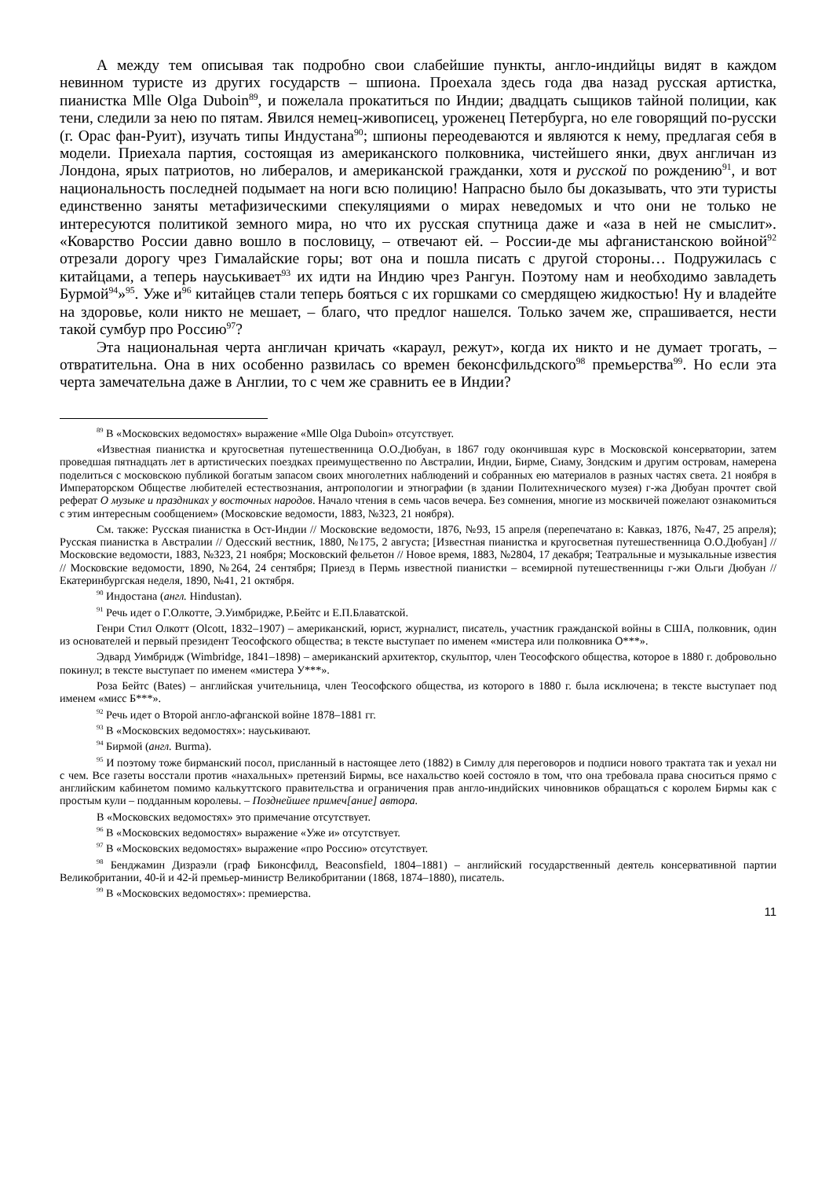А между тем описывая так подробно свои слабейшие пункты, англо-индийцы видят в каждом невинном туристе из других государств – шпиона. Проехала здесь года два назад русская артистка, пианистка Mlle Olga Duboin<sup>89</sup>, и пожелала прокатиться по Индии; двадцать сыщиков тайной полиции, как тени, следили за нею по пятам. Явился немец-живописец, уроженец Петербурга, но еле говорящий по-русски (г. Орас фан-Руит), изучать типы Индустана<sup>90</sup>; шпионы переодеваются и являются к нему, предлагая себя в модели. Приехала партия, состоящая из американского полковника, чистейшего янки, двух англичан из Лондона, ярых патриотов, но либералов, и американской гражданки, хотя и русской по рождению<sup>91</sup>, и вот национальность последней подымает на ноги всю полицию! Напрасно было бы доказывать, что эти туристы единственно заняты метафизическими спекуляциями о мирах неведомых и что они не только не интересуются политикой земного мира, но что их русская спутница даже и «аза в ней не смыслит». «Коварство России давно вошло в пословицу, – отвечают ей. – России-де мы афганистанскою войной<sup>92</sup> отрезали дорогу чрез Гималайские горы; вот она и пошла писать с другой стороны… Подружилась с китайцами, а теперь науськивает<sup>93</sup> их идти на Индию чрез Рангун. Поэтому нам и необходимо завладеть Бурмой<sup>94</sup>»<sup>95</sup>. Уже и<sup>96</sup> китайцев стали теперь бояться с их горшками со смердящею жидкостью! Ну и владейте на здоровье, коли никто не мешает, – благо, что предлог нашелся. Только зачем же, спрашивается, нести такой сумбур про Россию<sup>97</sup>?
Эта национальная черта англичан кричать «караул, режут», когда их никто и не думает трогать, – отвратительна. Она в них особенно развилась со времен беконсфильдского<sup>98</sup> премьерства<sup>99</sup>. Но если эта черта замечательна даже в Англии, то с чем же сравнить ее в Индии?
<sup>89</sup> В «Московских ведомостях» выражение «Mlle Olga Duboin» отсутствует.
«Известная пианистка и кругосветная путешественница О.О.Дюбуан, в 1867 году окончившая курс в Московской консерватории, затем проведшая пятнадцать лет в артистических поездках преимущественно по Австралии, Индии, Бирме, Сиаму, Зондским и другим островам, намерена поделиться с московскою публикой богатым запасом своих многолетних наблюдений и собранных ею материалов в разных частях света. 21 ноября в Императорском Обществе любителей естествознания, антропологии и этнографии (в здании Политехнического музея) г-жа Дюбуан прочтет свой реферат О музыке и праздниках у восточных народов. Начало чтения в семь часов вечера. Без сомнения, многие из москвичей пожелают ознакомиться с этим интересным сообщением» (Московские ведомости, 1883, №323, 21 ноября).
См. также: Русская пианистка в Ост-Индии // Московские ведомости, 1876, №93, 15 апреля (перепечатано в: Кавказ, 1876, №47, 25 апреля); Русская пианистка в Австралии // Одесский вестник, 1880, №175, 2 августа; [Известная пианистка и кругосветная путешественница О.О.Дюбуан] // Московские ведомости, 1883, №323, 21 ноября; Московский фельетон // Новое время, 1883, №2804, 17 декабря; Театральные и музыкальные известия // Московские ведомости, 1890, №264, 24 сентября; Приезд в Пермь известной пианистки – всемирной путешественницы г-жи Ольги Дюбуан // Екатеринбургская неделя, 1890, №41, 21 октября.
<sup>90</sup> Индостана (англ. Hindustan).
<sup>91</sup> Речь идет о Г.Олкотте, Э.Уимбридже, Р.Бейтс и Е.П.Блаватской.
Генри Стил Олкотт (Olcott, 1832–1907) – американский, юрист, журналист, писатель, участник гражданской войны в США, полковник, один из основателей и первый президент Теософского общества; в тексте выступает по именем «мистера или полковника О***».
Эдвард Уимбридж (Wimbridge, 1841–1898) – американский архитектор, скульптор, член Теософского общества, которое в 1880 г. добровольно покинул; в тексте выступает по именем «мистера У***».
Роза Бейтс (Bates) – английская учительница, член Теософского общества, из которого в 1880 г. была исключена; в тексте выступает под именем «мисс Б***».
<sup>92</sup> Речь идет о Второй англо-афганской войне 1878–1881 гг.
<sup>93</sup> В «Московских ведомостях»: науськивают.
<sup>94</sup> Бирмой (англ. Burma).
<sup>95</sup> И поэтому тоже бирманский посол, присланный в настоящее лето (1882) в Симлу для переговоров и подписи нового трактата так и уехал ни с чем. Все газеты восстали против «нахальных» претензий Бирмы, все нахальство коей состояло в том, что она требовала права сноситься прямо с английским кабинетом помимо калькуттского правительства и ограничения прав англо-индийских чиновников обращаться с королем Бирмы как с простым кули – подданным королевы. – Позднейшее примеч[ание] автора.
В «Московских ведомостях» это примечание отсутствует.
<sup>96</sup> В «Московских ведомостях» выражение «Уже и» отсутствует.
<sup>97</sup> В «Московских ведомостях» выражение «про Россию» отсутствует.
<sup>98</sup> Бенджамин Дизраэли (граф Биконсфилд, Beaconsfield, 1804–1881) – английский государственный деятель консервативной партии Великобритании, 40-й и 42-й премьер-министр Великобритании (1868, 1874–1880), писатель.
<sup>99</sup> В «Московских ведомостях»: премиерства.
11